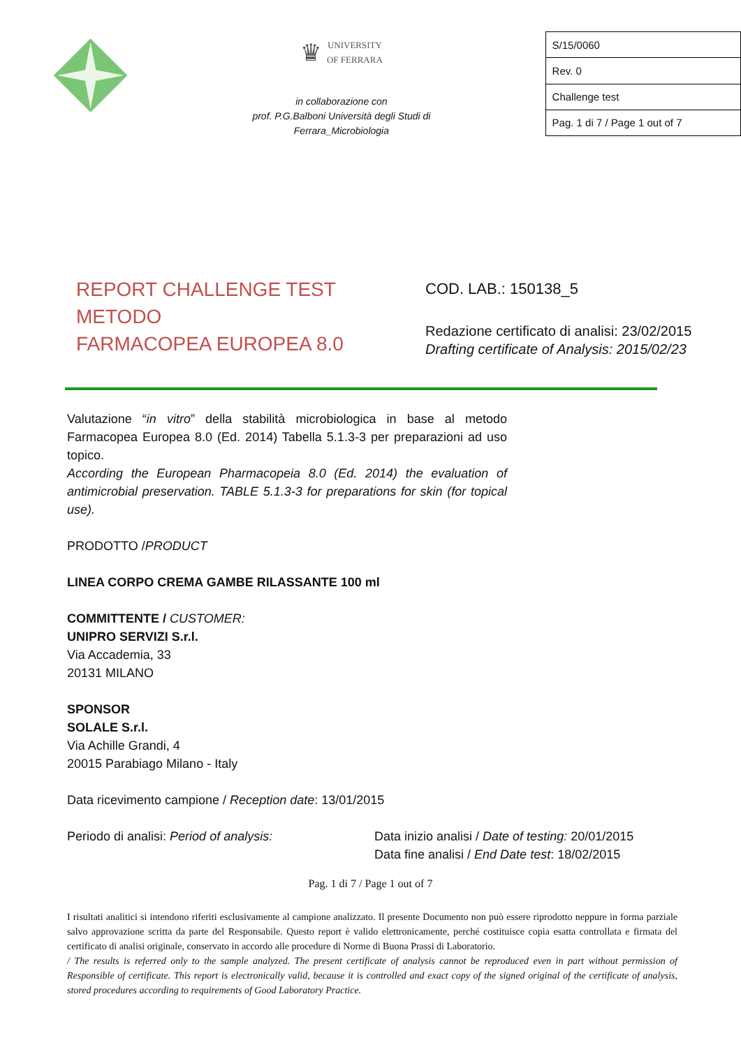♛ UNIVERSITY
OF FERRARA
in collaborazione con
prof. P.G.Balboni Università degli Studi di
Ferrara_Microbiologia
| S/15/0060 |
| Rev. 0 |
| Challenge test |
| Pag. 1 di 7 / Page 1 out of 7 |
REPORT CHALLENGE TEST
METODO
FARMACOPEA EUROPEA 8.0
COD. LAB.: 150138_5
Redazione certificato di analisi: 23/02/2015
Drafting certificate of Analysis: 2015/02/23
Valutazione “in vitro” della stabilità microbiologica in base al metodo Farmacopea Europea 8.0 (Ed. 2014) Tabella 5.1.3-3 per preparazioni ad uso topico.
According the European Pharmacopeia 8.0 (Ed. 2014) the evaluation of antimicrobial preservation. TABLE 5.1.3-3 for preparations for skin (for topical use).
PRODOTTO /PRODUCT
LINEA CORPO CREMA GAMBE RILASSANTE 100 ml
COMMITTENTE / CUSTOMER:
UNIPRO SERVIZI S.r.l.
Via Accademia, 33
20131 MILANO
SPONSOR
SOLALE S.r.l.
Via Achille Grandi, 4
20015 Parabiago Milano - Italy
Data ricevimento campione / Reception date: 13/01/2015
Periodo di analisi: Period of analysis: Data inizio analisi / Date of testing: 20/01/2015
Data fine analisi / End Date test: 18/02/2015
Pag. 1 di 7 / Page 1 out of 7
I risultati analitici si intendono riferiti esclusivamente al campione analizzato. Il presente Documento non può essere riprodotto neppure in forma parziale salvo approvazione scritta da parte del Responsabile. Questo report è valido elettronicamente, perché costituisce copia esatta controllata e firmata del certificato di analisi originale, conservato in accordo alle procedure di Norme di Buona Prassi di Laboratorio.
/ The results is referred only to the sample analyzed. The present certificate of analysis cannot be reproduced even in part without permission of Responsible of certificate. This report is electronically valid, because it is controlled and exact copy of the signed original of the certificate of analysis, stored procedures according to requirements of Good Laboratory Practice.